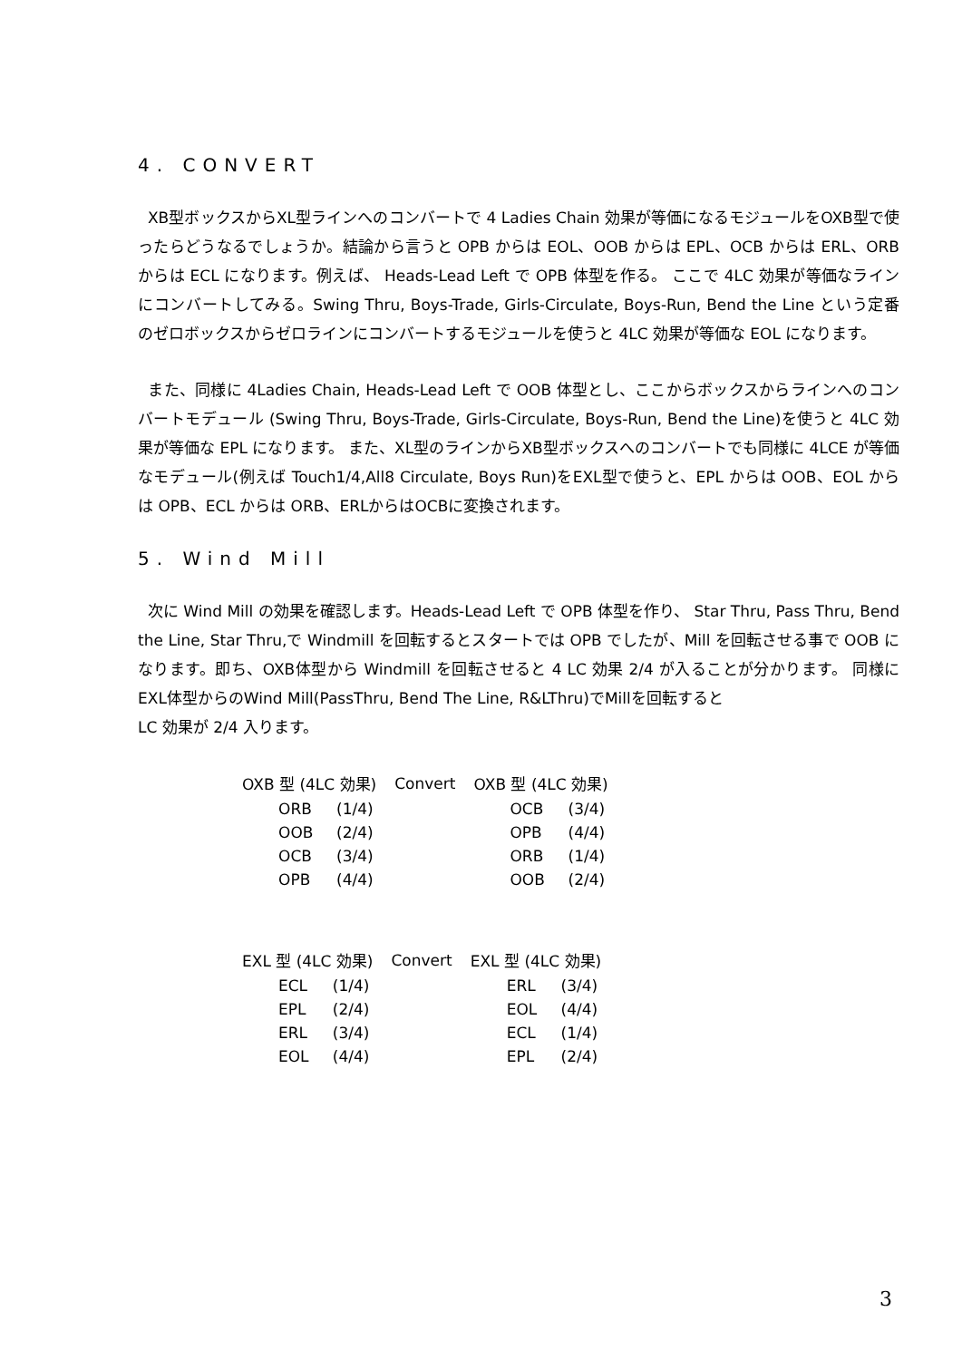4. CONVERT
XB型ボックスからXL型ラインへのコンバートで 4 Ladies Chain 効果が等価になるモジュールをOXB型で使ったらどうなるでしょうか。結論から言うと OPB からは EOL、OOB からは EPL、OCB からは ERL、ORB からは ECL になります。例えば、 Heads-Lead Left で OPB 体型を作る。 ここで 4LC 効果が等価なラインにコンバートしてみる。Swing Thru, Boys-Trade, Girls-Circulate, Boys-Run, Bend the Line という定番のゼロボックスからゼロラインにコンバートするモジュールを使うと 4LC 効果が等価な EOL になります。
また、同様に 4Ladies Chain, Heads-Lead Left で OOB 体型とし、ここからボックスからラインへのコンバートモデュール (Swing Thru, Boys-Trade, Girls-Circulate, Boys-Run, Bend the Line)を使うと 4LC 効果が等価な EPL になります。 また、XL型のラインからXB型ボックスへのコンバートでも同様に 4LCE が等価なモデュール(例えば Touch1/4,All8 Circulate, Boys Run)をEXL型で使うと、EPL からは OOB、EOL からは OPB、ECL からは ORB、ERLからはOCBに変換されます。
5. Wind Mill
次に Wind Mill の効果を確認します。Heads-Lead Left で OPB 体型を作り、 Star Thru, Pass Thru, Bend the Line, Star Thru,で Windmill を回転するとスタートでは OPB でしたが、Mill を回転させる事で OOB になります。即ち、OXB体型から Windmill を回転させると 4 LC 効果 2/4 が入ることが分かります。 同様にEXL体型からのWind Mill(PassThru, Bend The Line, R&LThru)でMillを回転すると
LC 効果が 2/4 入ります。
| OXB 型 (4LC 効果) | | Convert | OXB 型 (4LC 効果) | |
| ORB | (1/4) | | OCB | (3/4) |
| OOB | (2/4) | | OPB | (4/4) |
| OCB | (3/4) | | ORB | (1/4) |
| OPB | (4/4) | | OOB | (2/4) |
| EXL 型 (4LC 効果) | | Convert | EXL 型 (4LC 効果) | |
| ECL | (1/4) | | ERL | (3/4) |
| EPL | (2/4) | | EOL | (4/4) |
| ERL | (3/4) | | ECL | (1/4) |
| EOL | (4/4) | | EPL | (2/4) |
3